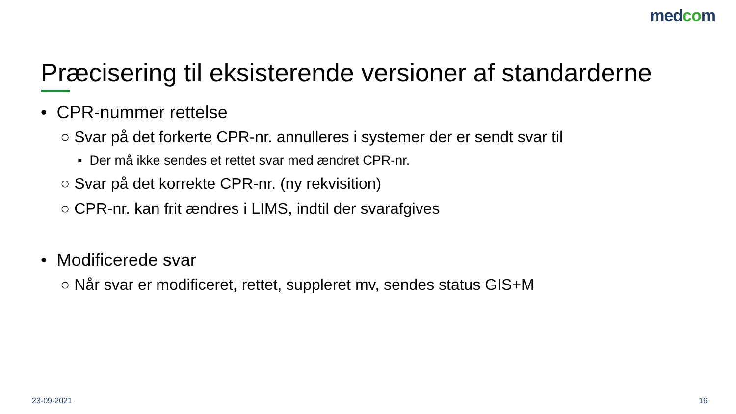medcom
Præcisering til eksisterende versioner af standarderne
• CPR-nummer rettelse
○ Svar på det forkerte CPR-nr. annulleres i systemer der er sendt svar til
▪ Der må ikke sendes et rettet svar med ændret CPR-nr.
○ Svar på det korrekte CPR-nr. (ny rekvisition)
○ CPR-nr. kan frit ændres i LIMS, indtil der svarafgives
• Modificerede svar
○ Når svar er modificeret, rettet, suppleret mv, sendes status GIS+M
23-09-2021 16